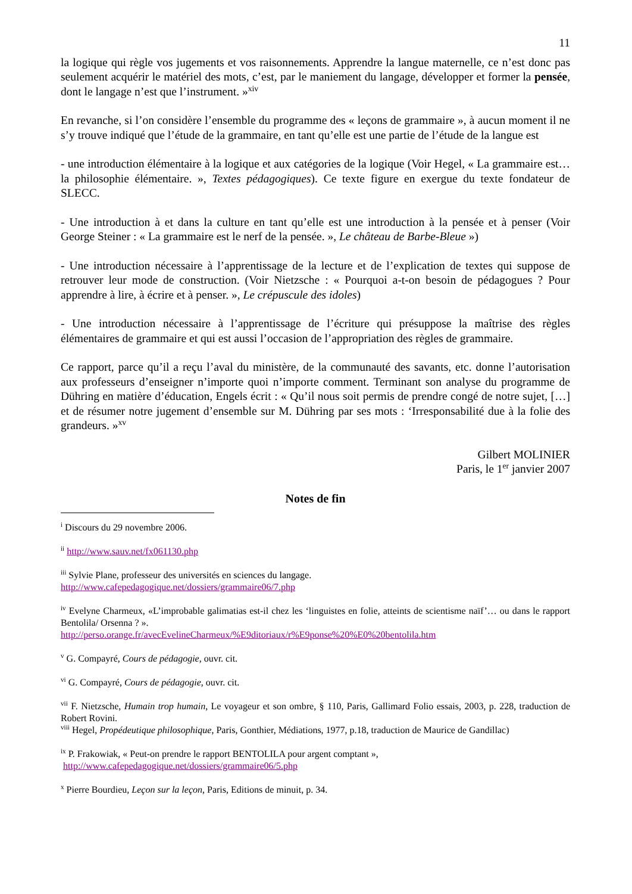11
la logique qui règle vos jugements et vos raisonnements. Apprendre la langue maternelle, ce n’est donc pas seulement acquérir le matériel des mots, c’est, par le maniement du langage, développer et former la pensée, dont le langage n’est que l’instrument. »<sup>xiv</sup>
En revanche, si l’on considère l’ensemble du programme des « leçons de grammaire », à aucun moment il ne s’y trouve indiqué que l’étude de la grammaire, en tant qu’elle est une partie de l’étude de la langue est
- une introduction élémentaire à la logique et aux catégories de la logique (Voir Hegel, « La grammaire est… la philosophie élémentaire. », Textes pédagogiques). Ce texte figure en exergue du texte fondateur de SLECC.
- Une introduction à et dans la culture en tant qu’elle est une introduction à la pensée et à penser (Voir George Steiner : « La grammaire est le nerf de la pensée. », Le château de Barbe-Bleue »)
- Une introduction nécessaire à l’apprentissage de la lecture et de l’explication de textes qui suppose de retrouver leur mode de construction. (Voir Nietzsche : « Pourquoi a-t-on besoin de pédagogues ? Pour apprendre à lire, à écrire et à penser. », Le crépuscule des idoles)
- Une introduction nécessaire à l’apprentissage de l’écriture qui présuppose la maîtrise des règles élémentaires de grammaire et qui est aussi l’occasion de l’appropriation des règles de grammaire.
Ce rapport, parce qu’il a reçu l’aval du ministère, de la communauté des savants, etc. donne l’autorisation aux professeurs d’enseigner n’importe quoi n’importe comment. Terminant son analyse du programme de Dühring en matière d’éducation, Engels écrit : « Qu’il nous soit permis de prendre congé de notre sujet, […] et de résumer notre jugement d’ensemble sur M. Dühring par ses mots : ‘Irresponsabilité due à la folie des grandeurs. »<sup>xv</sup>
Gilbert MOLINIER
Paris, le 1<sup>er</sup> janvier 2007
Notes de fin
<sup>i</sup> Discours du 29 novembre 2006.
<sup>ii</sup> http://www.sauv.net/fx061130.php
<sup>iii</sup> Sylvie Plane, professeur des universités en sciences du langage.
http://www.cafepedagogique.net/dossiers/grammaire06/7.php
<sup>iv</sup> Evelyne Charmeux, «L’improbable galimatias est-il chez les ‘linguistes en folie, atteints de scientisme naïf’… ou dans le rapport Bentolila/ Orsenna ? ».
http://perso.orange.fr/avecEvelineCharmeux/%E9ditoriaux/r%E9ponse%20%E0%20bentolila.htm
<sup>v</sup> G. Compayré, Cours de pédagogie, ouvr. cit.
<sup>vi</sup> G. Compayré, Cours de pédagogie, ouvr. cit.
<sup>vii</sup> F. Nietzsche, Humain trop humain, Le voyageur et son ombre, § 110, Paris, Gallimard Folio essais, 2003, p. 228, traduction de Robert Rovini.
<sup>viii</sup> Hegel, Propédeutique philosophique, Paris, Gonthier, Médiations, 1977, p.18, traduction de Maurice de Gandillac)
<sup>ix</sup> P. Frakowiak, « Peut-on prendre le rapport BENTOLILA pour argent comptant »,
http://www.cafepedagogique.net/dossiers/grammaire06/5.php
<sup>x</sup> Pierre Bourdieu, Leçon sur la leçon, Paris, Editions de minuit, p. 34.